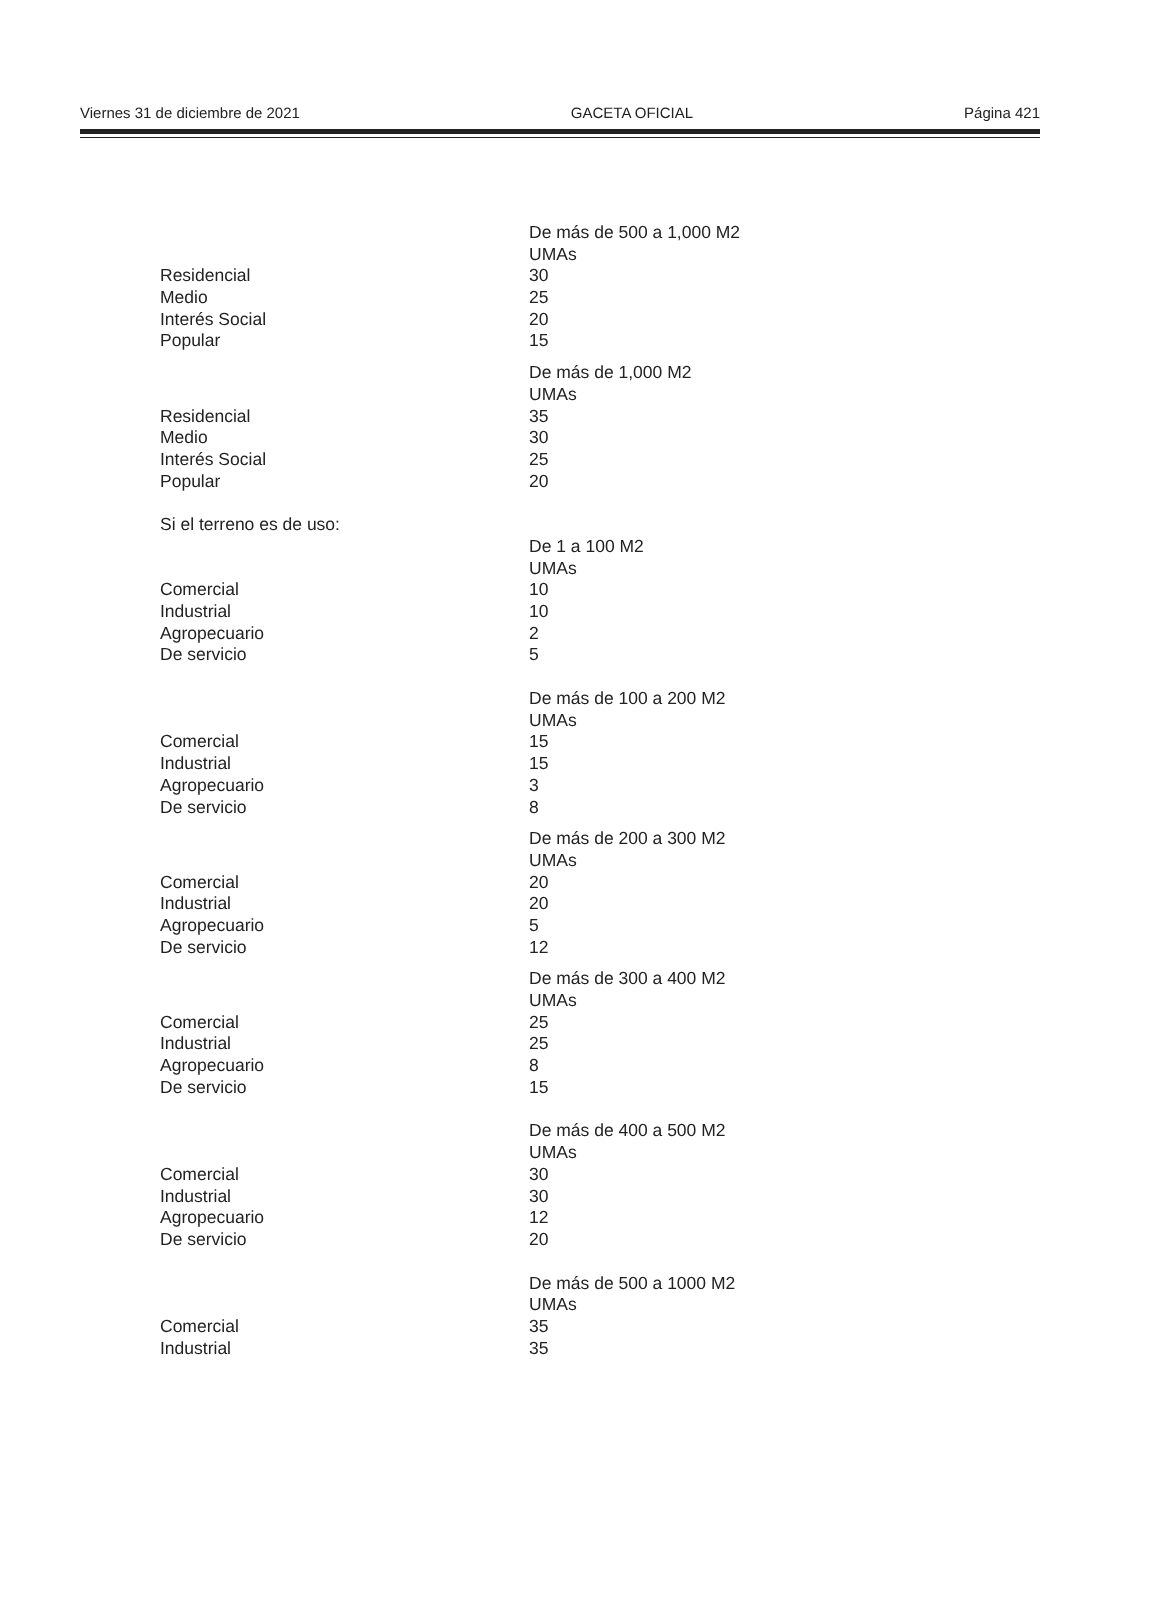Viernes 31 de diciembre de 2021 GACETA OFICIAL Página 421
| | De más de 500 a 1,000 M2 |
| | UMAs |
| Residencial | 30 |
| Medio | 25 |
| Interés Social | 20 |
| Popular | 15 |
| | De más de 1,000 M2 |
| | UMAs |
| Residencial | 35 |
| Medio | 30 |
| Interés Social | 25 |
| Popular | 20 |
| Si el terreno es de uso: | |
| | De 1 a 100 M2 |
| | UMAs |
| Comercial | 10 |
| Industrial | 10 |
| Agropecuario | 2 |
| De servicio | 5 |
| | De más de 100 a 200 M2 |
| | UMAs |
| Comercial | 15 |
| Industrial | 15 |
| Agropecuario | 3 |
| De servicio | 8 |
| | De más de 200 a 300 M2 |
| | UMAs |
| Comercial | 20 |
| Industrial | 20 |
| Agropecuario | 5 |
| De servicio | 12 |
| | De más de 300 a 400 M2 |
| | UMAs |
| Comercial | 25 |
| Industrial | 25 |
| Agropecuario | 8 |
| De servicio | 15 |
| | De más de 400 a 500 M2 |
| | UMAs |
| Comercial | 30 |
| Industrial | 30 |
| Agropecuario | 12 |
| De servicio | 20 |
| | De más de 500 a 1000 M2 |
| | UMAs |
| Comercial | 35 |
| Industrial | 35 |